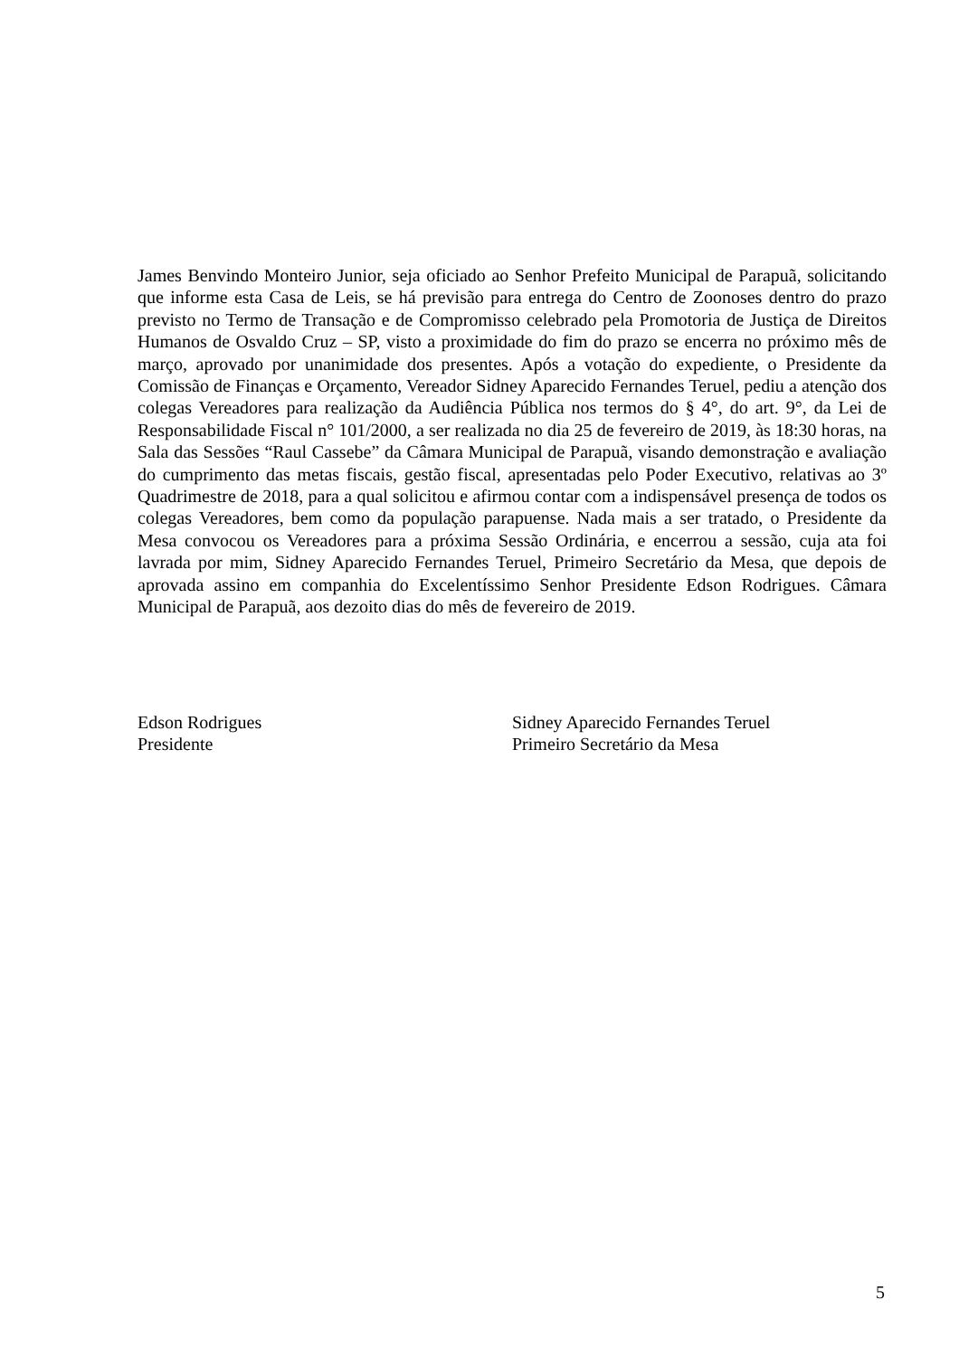James Benvindo Monteiro Junior, seja oficiado ao Senhor Prefeito Municipal de Parapuã, solicitando que informe esta Casa de Leis, se há previsão para entrega do Centro de Zoonoses dentro do prazo previsto no Termo de Transação e de Compromisso celebrado pela Promotoria de Justiça de Direitos Humanos de Osvaldo Cruz – SP, visto a proximidade do fim do prazo se encerra no próximo mês de março, aprovado por unanimidade dos presentes. Após a votação do expediente, o Presidente da Comissão de Finanças e Orçamento, Vereador Sidney Aparecido Fernandes Teruel, pediu a atenção dos colegas Vereadores para realização da Audiência Pública nos termos do § 4°, do art. 9°, da Lei de Responsabilidade Fiscal n° 101/2000, a ser realizada no dia 25 de fevereiro de 2019, às 18:30 horas, na Sala das Sessões “Raul Cassebe” da Câmara Municipal de Parapuã, visando demonstração e avaliação do cumprimento das metas fiscais, gestão fiscal, apresentadas pelo Poder Executivo, relativas ao 3º Quadrimestre de 2018, para a qual solicitou e afirmou contar com a indispensável presença de todos os colegas Vereadores, bem como da população parapuense. Nada mais a ser tratado, o Presidente da Mesa convocou os Vereadores para a próxima Sessão Ordinária, e encerrou a sessão, cuja ata foi lavrada por mim, Sidney Aparecido Fernandes Teruel, Primeiro Secretário da Mesa, que depois de aprovada assino em companhia do Excelentíssimo Senhor Presidente Edson Rodrigues. Câmara Municipal de Parapuã, aos dezoito dias do mês de fevereiro de 2019.
Edson Rodrigues
Presidente
Sidney Aparecido Fernandes Teruel
Primeiro Secretário da Mesa
5